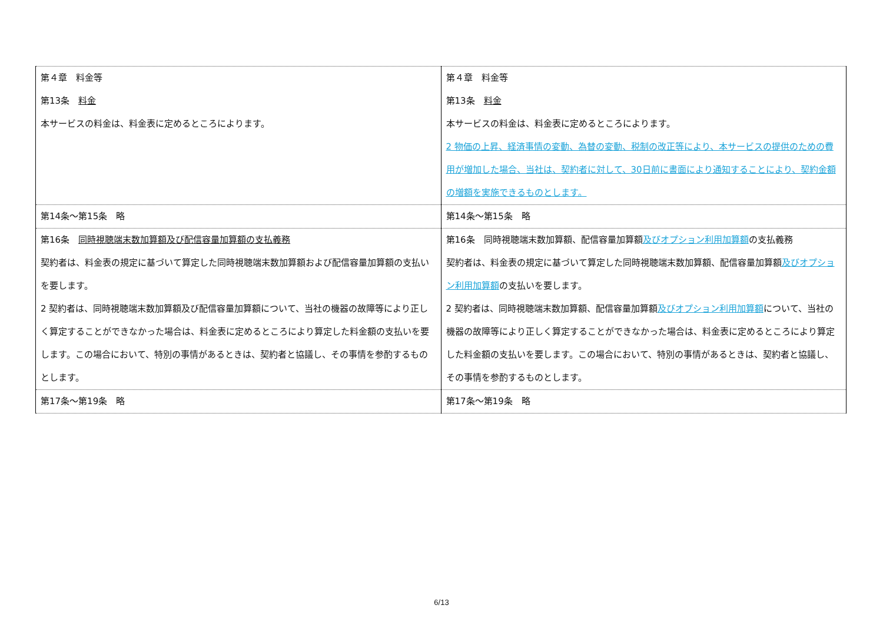| 第４章 料金等 第13条 料金 本サービスの料金は、料金表に定めるところによります。 | 第４章 料金等 第13条 料金 本サービスの料金は、料金表に定めるところによります。 2 物価の上昇、経済事情の変動、為替の変動、税制の改正等により、本サービスの提供のための費用が増加した場合、当社は、契約者に対して、30日前に書面により通知することにより、契約金額の増額を実施できるものとします。 |
| 第14条～第15条 略 | 第14条～第15条 略 |
| 第16条 同時視聴端末数加算額及び配信容量加算額の支払義務 契約者は、料金表の規定に基づいて算定した同時視聴端末数加算額および配信容量加算額の支払いを要します。 2 契約者は、同時視聴端末数加算額及び配信容量加算額について、当社の機器の故障等により正しく算定することができなかった場合は、料金表に定めるところにより算定した料金額の支払いを要します。この場合において、特別の事情があるときは、契約者と協議し、その事情を参酌するものとします。 | 第16条 同時視聴端末数加算額、配信容量加算額 及びオプション利用加算額 の支払義務 契約者は、料金表の規定に基づいて算定した同時視聴端末数加算額、配信容量加算額 及びオプション利用加算額 の支払いを要します。 2 契約者は、同時視聴端末数加算額、配信容量加算額 及びオプション利用加算額 について、当社の機器の故障等により正しく算定することができなかった場合は、料金表に定めるところにより算定した料金額の支払いを要します。この場合において、特別の事情があるときは、契約者と協議し、その事情を参酌するものとします。 |
| 第17条～第19条 略 | 第17条～第19条 略 |
6/13